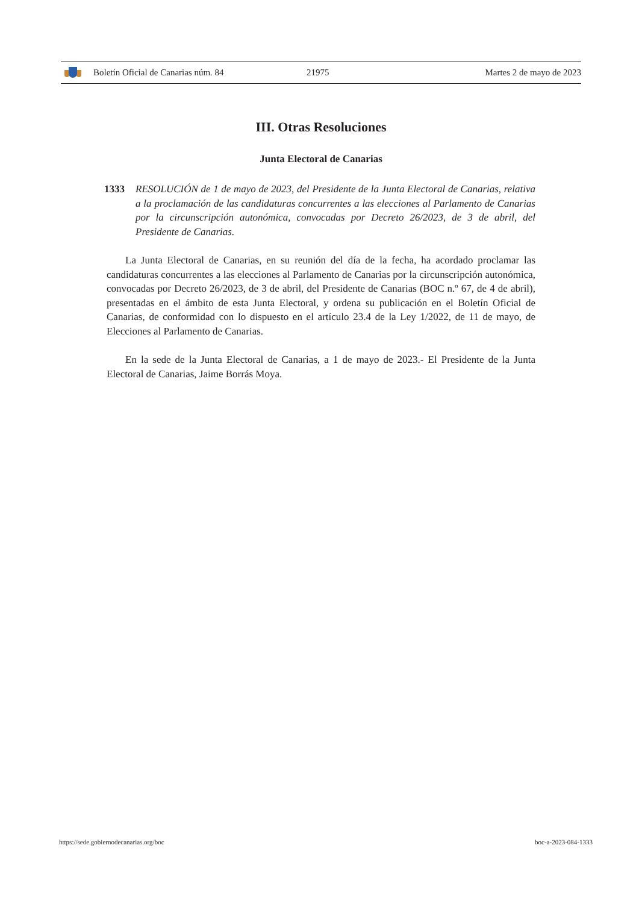Boletín Oficial de Canarias núm. 84 21975 Martes 2 de mayo de 2023
III. Otras Resoluciones
Junta Electoral de Canarias
1333 RESOLUCIÓN de 1 de mayo de 2023, del Presidente de la Junta Electoral de Canarias, relativa a la proclamación de las candidaturas concurrentes a las elecciones al Parlamento de Canarias por la circunscripción autonómica, convocadas por Decreto 26/2023, de 3 de abril, del Presidente de Canarias.
La Junta Electoral de Canarias, en su reunión del día de la fecha, ha acordado proclamar las candidaturas concurrentes a las elecciones al Parlamento de Canarias por la circunscripción autonómica, convocadas por Decreto 26/2023, de 3 de abril, del Presidente de Canarias (BOC n.º 67, de 4 de abril), presentadas en el ámbito de esta Junta Electoral, y ordena su publicación en el Boletín Oficial de Canarias, de conformidad con lo dispuesto en el artículo 23.4 de la Ley 1/2022, de 11 de mayo, de Elecciones al Parlamento de Canarias.
En la sede de la Junta Electoral de Canarias, a 1 de mayo de 2023.- El Presidente de la Junta Electoral de Canarias, Jaime Borrás Moya.
https://sede.gobiernodecanarias.org/boc boc-a-2023-084-1333